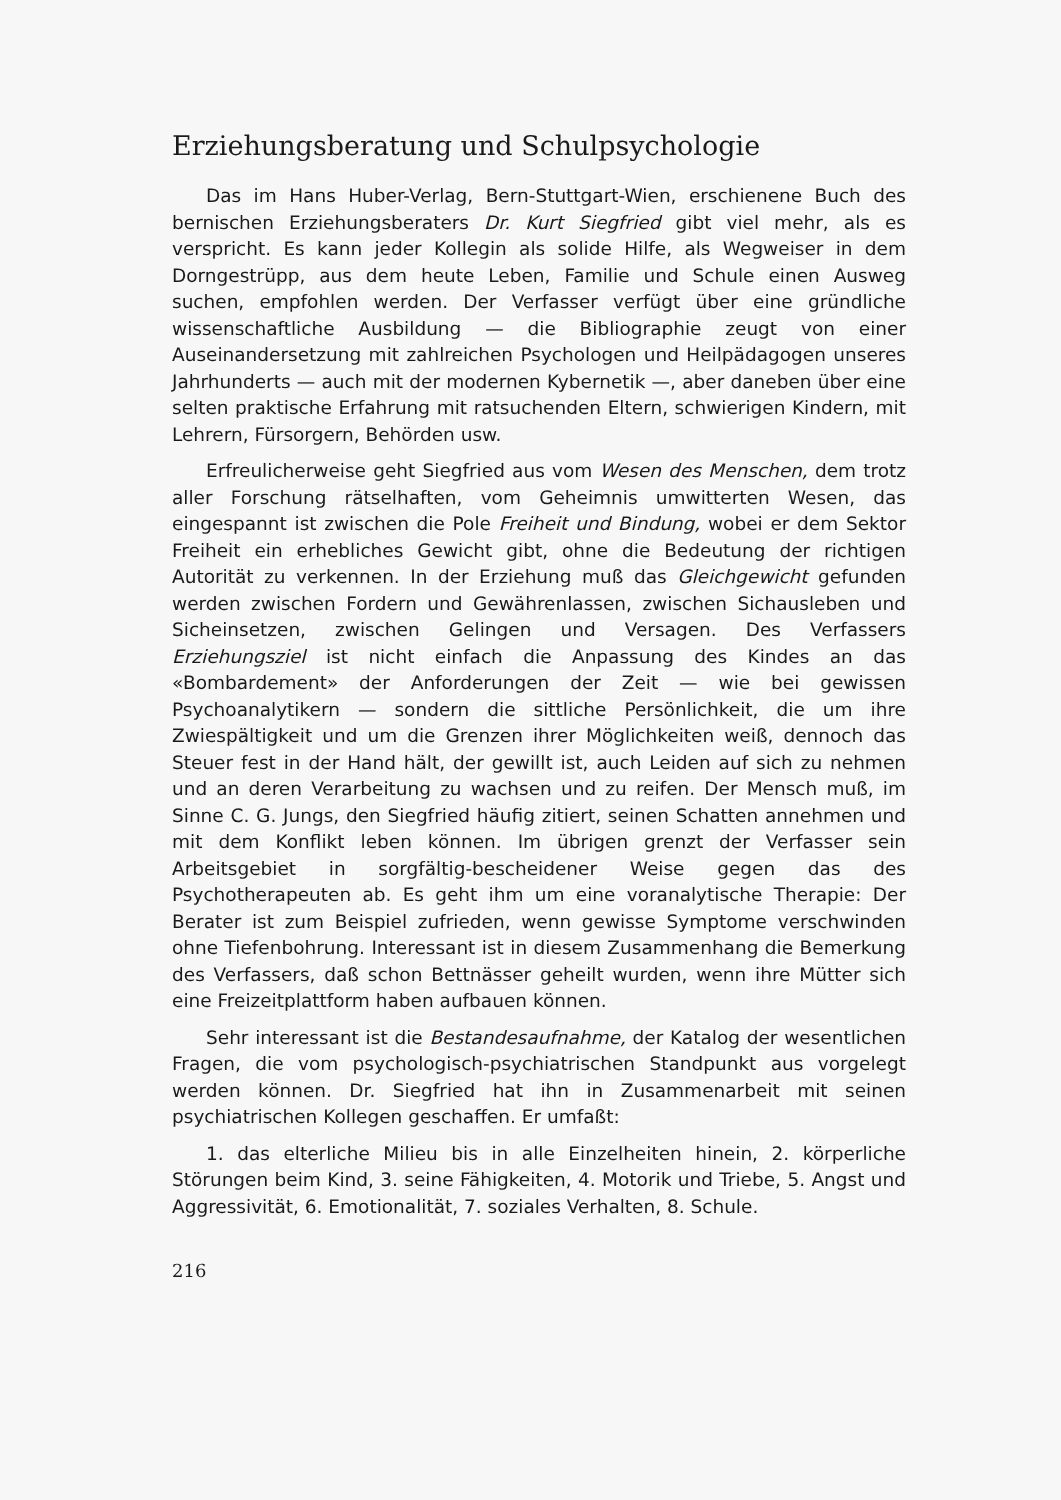Erziehungsberatung und Schulpsychologie
Das im Hans Huber-Verlag, Bern-Stuttgart-Wien, erschienene Buch des bernischen Erziehungsberaters Dr. Kurt Siegfried gibt viel mehr, als es verspricht. Es kann jeder Kollegin als solide Hilfe, als Wegweiser in dem Dorngestrüpp, aus dem heute Leben, Familie und Schule einen Ausweg suchen, empfohlen werden. Der Verfasser verfügt über eine gründliche wissenschaftliche Ausbildung — die Bibliographie zeugt von einer Auseinandersetzung mit zahlreichen Psychologen und Heilpädagogen unseres Jahrhunderts — auch mit der modernen Kybernetik —, aber daneben über eine selten praktische Erfahrung mit ratsuchenden Eltern, schwierigen Kindern, mit Lehrern, Fürsorgern, Behörden usw.
Erfreulicherweise geht Siegfried aus vom Wesen des Menschen, dem trotz aller Forschung rätselhaften, vom Geheimnis umwitterten Wesen, das eingespannt ist zwischen die Pole Freiheit und Bindung, wobei er dem Sektor Freiheit ein erhebliches Gewicht gibt, ohne die Bedeutung der richtigen Autorität zu verkennen. In der Erziehung muß das Gleichgewicht gefunden werden zwischen Fordern und Gewährenlassen, zwischen Sichausleben und Sicheinsetzen, zwischen Gelingen und Versagen. Des Verfassers Erziehungsziel ist nicht einfach die Anpassung des Kindes an das «Bombardement» der Anforderungen der Zeit — wie bei gewissen Psychoanalytikern — sondern die sittliche Persönlichkeit, die um ihre Zwiespältigkeit und um die Grenzen ihrer Möglichkeiten weiß, dennoch das Steuer fest in der Hand hält, der gewillt ist, auch Leiden auf sich zu nehmen und an deren Verarbeitung zu wachsen und zu reifen. Der Mensch muß, im Sinne C. G. Jungs, den Siegfried häufig zitiert, seinen Schatten annehmen und mit dem Konflikt leben können. Im übrigen grenzt der Verfasser sein Arbeitsgebiet in sorgfältig-bescheidener Weise gegen das des Psychotherapeuten ab. Es geht ihm um eine voranalytische Therapie: Der Berater ist zum Beispiel zufrieden, wenn gewisse Symptome verschwinden ohne Tiefenbohrung. Interessant ist in diesem Zusammenhang die Bemerkung des Verfassers, daß schon Bettnässer geheilt wurden, wenn ihre Mütter sich eine Freizeitplattform haben aufbauen können.
Sehr interessant ist die Bestandesaufnahme, der Katalog der wesentlichen Fragen, die vom psychologisch-psychiatrischen Standpunkt aus vorgelegt werden können. Dr. Siegfried hat ihn in Zusammenarbeit mit seinen psychiatrischen Kollegen geschaffen. Er umfaßt:
1. das elterliche Milieu bis in alle Einzelheiten hinein, 2. körperliche Störungen beim Kind, 3. seine Fähigkeiten, 4. Motorik und Triebe, 5. Angst und Aggressivität, 6. Emotionalität, 7. soziales Verhalten, 8. Schule.
216